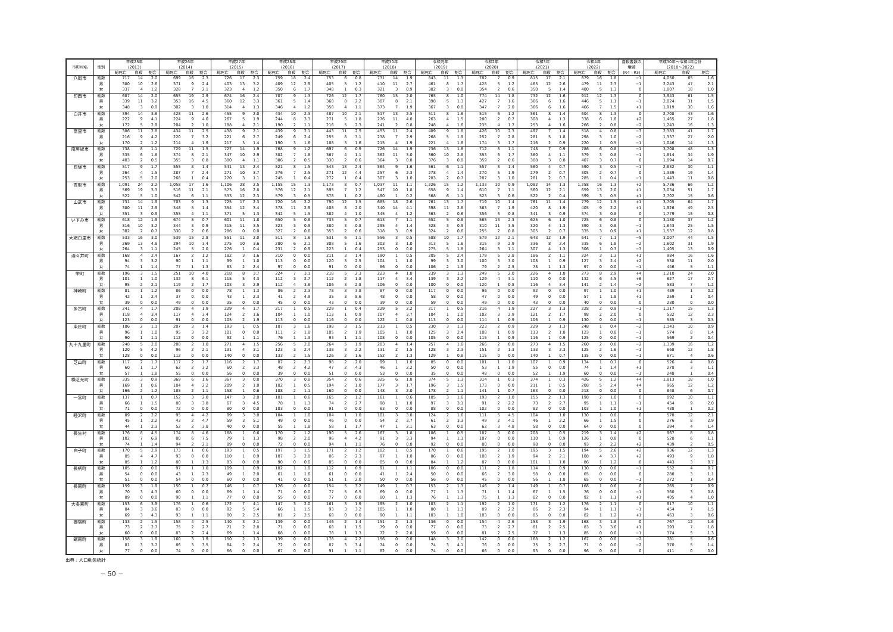| 市町村名 | 性別 | 平成25年 (2013) | | | 平成26年 (2014) | | | 平成27年 (2015) | | | 平成28年 (2016) | | | 平成29年 (2017) | | | 平成30年 (2018) | | | 令和元年 (2019) | | | 令和2年 (2020) | | | 令和3年 (2021) | | | 令和4年 (2022) | | | 自殺者数の 増減 | 平成30年～令和4年合計 (2018～2022) | | |
| --- | --- | --- | --- | --- | --- | --- | --- | --- | --- | --- | --- | --- | --- | --- | --- | --- | --- | --- | --- | --- | --- | --- | --- | --- | --- | --- | --- | --- | --- | --- | --- | --- | --- | --- | --- |
| | | 総死亡 | 自殺 | 割合 | 総死亡 | 自殺 | 割合 | 総死亡 | 自殺 | 割合 | 総死亡 | 自殺 | 割合 | 総死亡 | 自殺 | 割合 | 総死亡 | 自殺 | 割合 | 総死亡 | 自殺 | 割合 | 総死亡 | 自殺 | 割合 | 総死亡 | 自殺 | 割合 | 総死亡 | 自殺 | 割合 | (R4 - R3) | 総死亡 | 自殺 | 割合 |
| 八街市 | 総数 | 717 | 14 | 2.0 | 699 | 16 | 2.3 | 726 | 17 | 2.3 | 759 | 18 | 2.4 | 753 | 6 | 0.8 | 731 | 14 | 1.9 | 843 | 11 | 1.3 | 782 | 7 | 0.9 | 815 | 17 | 2.1 | 879 | 16 | 1.8 | −1 | 4,050 | 65 | 1.6 |
| | 男 | 380 | 10 | 2.6 | 371 | 9 | 2.4 | 403 | 13 | 3.2 | 409 | 12 | 2.9 | 405 | 5 | 1.2 | 410 | 11 | 2.7 | 461 | 8 | 1.7 | 428 | 5 | 1.2 | 465 | 12 | 2.6 | 479 | 11 | 2.3 | −1 | 2,243 | 47 | 2.1 |
| | 女 | 337 | 4 | 1.2 | 328 | 7 | 2.1 | 323 | 4 | 1.2 | 350 | 6 | 1.7 | 348 | 1 | 0.3 | 321 | 3 | 0.9 | 382 | 3 | 0.8 | 354 | 2 | 0.6 | 350 | 5 | 1.4 | 400 | 5 | 1.3 | 0 | 1,807 | 18 | 1.0 |
| 印西市 | 総数 | 687 | 14 | 2.0 | 655 | 19 | 2.9 | 674 | 16 | 2.4 | 707 | 9 | 1.3 | 726 | 12 | 1.7 | 760 | 15 | 2.0 | 765 | 8 | 1.0 | 774 | 14 | 1.8 | 732 | 12 | 1.6 | 912 | 12 | 1.3 | 0 | 3,943 | 61 | 1.5 |
| | 男 | 339 | 11 | 3.2 | 353 | 16 | 4.5 | 360 | 12 | 3.3 | 361 | 5 | 1.4 | 368 | 8 | 2.2 | 387 | 8 | 2.1 | 398 | 5 | 1.3 | 427 | 7 | 1.6 | 366 | 6 | 1.6 | 446 | 5 | 1.1 | −1 | 2,024 | 31 | 1.5 |
| | 女 | 348 | 3 | 0.9 | 302 | 3 | 1.0 | 314 | 4 | 1.3 | 346 | 4 | 1.2 | 358 | 4 | 1.1 | 373 | 7 | 1.9 | 367 | 3 | 0.8 | 347 | 7 | 2.0 | 366 | 6 | 1.6 | 466 | 7 | 1.5 | +1 | 1,919 | 30 | 1.6 |
| 白井市 | 総数 | 394 | 14 | 3.6 | 428 | 11 | 2.6 | 455 | 9 | 2.0 | 434 | 10 | 2.3 | 487 | 10 | 2.1 | 517 | 13 | 2.5 | 511 | 8 | 1.6 | 515 | 6 | 1.2 | 561 | 8 | 1.4 | 604 | 8 | 1.3 | 0 | 2,708 | 43 | 1.6 |
| | 男 | 222 | 9 | 4.1 | 224 | 9 | 4.0 | 267 | 5 | 1.9 | 244 | 8 | 3.3 | 271 | 5 | 1.8 | 276 | 11 | 4.0 | 263 | 4 | 1.5 | 280 | 2 | 0.7 | 308 | 4 | 1.3 | 338 | 6 | 1.8 | +2 | 1,465 | 27 | 1.8 |
| | 女 | 172 | 5 | 2.9 | 204 | 2 | 1.0 | 188 | 4 | 2.1 | 190 | 2 | 1.1 | 216 | 5 | 2.3 | 241 | 2 | 0.8 | 248 | 4 | 1.6 | 235 | 4 | 1.7 | 253 | 4 | 1.6 | 266 | 2 | 0.8 | −2 | 1,243 | 16 | 1.3 |
| 富里市 | 総数 | 386 | 11 | 2.8 | 434 | 11 | 2.5 | 438 | 9 | 2.1 | 439 | 9 | 2.1 | 443 | 11 | 2.5 | 453 | 11 | 2.4 | 489 | 9 | 1.8 | 426 | 10 | 2.3 | 497 | 7 | 1.4 | 518 | 4 | 0.8 | −3 | 2,383 | 41 | 1.7 |
| | 男 | 216 | 9 | 4.2 | 220 | 7 | 3.2 | 221 | 6 | 2.7 | 249 | 6 | 2.4 | 255 | 8 | 3.1 | 238 | 7 | 2.9 | 268 | 5 | 1.9 | 252 | 7 | 2.8 | 281 | 5 | 1.8 | 298 | 3 | 1.0 | −2 | 1,337 | 27 | 2.0 |
| | 女 | 170 | 2 | 1.2 | 214 | 4 | 1.9 | 217 | 3 | 1.4 | 190 | 3 | 1.6 | 188 | 3 | 1.6 | 215 | 4 | 1.9 | 221 | 4 | 1.8 | 174 | 3 | 1.7 | 216 | 2 | 0.9 | 220 | 1 | 0.5 | −1 | 1,046 | 14 | 1.3 |
| 南房総市 | 総数 | 738 | 8 | 1.1 | 729 | 11 | 1.5 | 727 | 14 | 1.9 | 768 | 9 | 1.2 | 697 | 6 | 0.9 | 726 | 14 | 1.9 | 736 | 13 | 1.8 | 712 | 8 | 1.1 | 748 | 7 | 0.9 | 786 | 6 | 0.8 | −1 | 3,708 | 48 | 1.3 |
| | 男 | 335 | 6 | 1.8 | 374 | 8 | 2.1 | 347 | 10 | 2.9 | 382 | 7 | 1.8 | 367 | 4 | 1.1 | 362 | 11 | 3.0 | 360 | 10 | 2.8 | 353 | 6 | 1.7 | 360 | 4 | 1.1 | 379 | 3 | 0.8 | −1 | 1,814 | 34 | 1.9 |
| | 女 | 403 | 2 | 0.5 | 355 | 3 | 0.8 | 380 | 4 | 1.1 | 386 | 2 | 0.5 | 330 | 2 | 0.6 | 364 | 3 | 0.8 | 376 | 3 | 0.8 | 359 | 2 | 0.6 | 388 | 3 | 0.8 | 407 | 3 | 0.7 | 0 | 1,894 | 14 | 0.7 |
| 匝瑳市 | 総数 | 517 | 9 | 1.7 | 555 | 8 | 1.4 | 541 | 13 | 2.4 | 521 | 8 | 1.5 | 543 | 13 | 2.4 | 564 | 9 | 1.6 | 561 | 6 | 1.1 | 557 | 8 | 1.4 | 560 | 4 | 0.7 | 590 | 3 | 0.5 | −1 | 2,832 | 30 | 1.1 |
| | 男 | 264 | 4 | 1.5 | 287 | 7 | 2.4 | 271 | 10 | 3.7 | 276 | 7 | 2.5 | 271 | 12 | 4.4 | 257 | 6 | 2.3 | 278 | 4 | 1.4 | 270 | 5 | 1.9 | 279 | 2 | 0.7 | 305 | 2 | 0.7 | 0 | 1,389 | 19 | 1.4 |
| | 女 | 253 | 5 | 2.0 | 268 | 1 | 0.4 | 270 | 3 | 1.1 | 245 | 1 | 0.4 | 272 | 1 | 0.4 | 307 | 3 | 1.0 | 283 | 2 | 0.7 | 287 | 3 | 1.0 | 281 | 2 | 0.7 | 285 | 1 | 0.4 | −1 | 1,443 | 11 | 0.8 |
| 香取市 | 総数 | 1,091 | 24 | 2.2 | 1,058 | 17 | 1.6 | 1,106 | 28 | 2.5 | 1,155 | 15 | 1.3 | 1,173 | 8 | 0.7 | 1,037 | 11 | 1.1 | 1,226 | 15 | 1.2 | 1,133 | 10 | 0.9 | 1,082 | 14 | 1.3 | 1,258 | 16 | 1.3 | +2 | 5,736 | 66 | 1.2 |
| | 男 | 569 | 19 | 3.3 | 516 | 11 | 2.1 | 573 | 16 | 2.8 | 576 | 12 | 2.1 | 595 | 7 | 1.2 | 547 | 10 | 1.8 | 658 | 9 | 1.4 | 610 | 7 | 1.1 | 560 | 12 | 2.1 | 659 | 13 | 2.0 | +1 | 3,034 | 51 | 1.7 |
| | 女 | 522 | 5 | 1.0 | 542 | 6 | 1.1 | 533 | 12 | 2.3 | 579 | 3 | 0.5 | 578 | 1 | 0.2 | 490 | 1 | 0.2 | 568 | 6 | 1.1 | 523 | 3 | 0.6 | 522 | 2 | 0.4 | 599 | 3 | 0.5 | +1 | 2,702 | 15 | 0.6 |
| 山武市 | 総数 | 731 | 14 | 1.9 | 703 | 9 | 1.3 | 725 | 17 | 2.3 | 720 | 16 | 2.2 | 790 | 12 | 1.5 | 685 | 18 | 2.6 | 761 | 13 | 1.7 | 719 | 10 | 1.4 | 761 | 11 | 1.4 | 779 | 12 | 1.5 | +1 | 3,705 | 64 | 1.7 |
| | 男 | 380 | 11 | 2.9 | 348 | 5 | 1.4 | 354 | 12 | 3.4 | 378 | 11 | 2.9 | 408 | 8 | 2.0 | 340 | 14 | 4.1 | 398 | 11 | 2.8 | 363 | 7 | 1.9 | 420 | 8 | 1.9 | 405 | 9 | 2.2 | +1 | 1,926 | 49 | 2.5 |
| | 女 | 351 | 3 | 0.9 | 355 | 4 | 1.1 | 371 | 5 | 1.3 | 342 | 5 | 1.5 | 382 | 4 | 1.0 | 345 | 4 | 1.2 | 363 | 2 | 0.6 | 356 | 3 | 0.8 | 341 | 3 | 0.9 | 374 | 3 | 0.8 | 0 | 1,779 | 15 | 0.8 |
| いすみ市 | 総数 | 618 | 12 | 1.9 | 674 | 5 | 0.7 | 601 | 11 | 1.8 | 650 | 5 | 0.8 | 733 | 5 | 0.7 | 613 | 7 | 1.1 | 652 | 5 | 0.8 | 565 | 13 | 2.3 | 625 | 6 | 1.0 | 725 | 6 | 0.8 | 0 | 3,180 | 37 | 1.2 |
| | 男 | 316 | 10 | 3.2 | 344 | 3 | 0.9 | 315 | 11 | 3.5 | 323 | 3 | 0.9 | 380 | 3 | 0.8 | 295 | 4 | 1.4 | 328 | 3 | 0.9 | 310 | 11 | 3.5 | 320 | 4 | 1.3 | 390 | 3 | 0.8 | −1 | 1,643 | 25 | 1.5 |
| | 女 | 302 | 2 | 0.7 | 330 | 2 | 0.6 | 286 | 0 | 0.0 | 327 | 2 | 0.6 | 353 | 2 | 0.6 | 318 | 3 | 0.9 | 324 | 2 | 0.6 | 255 | 2 | 0.8 | 305 | 2 | 0.7 | 335 | 3 | 0.9 | +1 | 1,537 | 12 | 0.8 |
| 大網白里市 | 総数 | 533 | 16 | 3.0 | 539 | 15 | 2.8 | 551 | 11 | 2.0 | 511 | 8 | 1.6 | 531 | 6 | 1.1 | 556 | 3 | 0.5 | 588 | 10 | 1.7 | 579 | 12 | 2.1 | 643 | 12 | 1.9 | 641 | 7 | 1.1 | −5 | 3,007 | 44 | 1.5 |
| | 男 | 269 | 13 | 4.8 | 294 | 10 | 3.4 | 275 | 10 | 3.6 | 280 | 6 | 2.1 | 308 | 5 | 1.6 | 303 | 3 | 1.0 | 313 | 5 | 1.6 | 315 | 9 | 2.9 | 336 | 8 | 2.4 | 335 | 6 | 1.8 | −2 | 1,602 | 31 | 1.9 |
| | 女 | 264 | 3 | 1.1 | 245 | 5 | 2.0 | 276 | 1 | 0.4 | 231 | 2 | 0.9 | 223 | 1 | 0.4 | 253 | 0 | 0.0 | 275 | 5 | 1.8 | 264 | 3 | 1.1 | 307 | 4 | 1.3 | 306 | 1 | 0.3 | −3 | 1,405 | 13 | 0.9 |
| 酒々井町 | 総数 | 168 | 4 | 2.4 | 167 | 2 | 1.2 | 182 | 3 | 1.6 | 210 | 0 | 0.0 | 211 | 3 | 1.4 | 190 | 1 | 0.5 | 205 | 5 | 2.4 | 179 | 5 | 2.8 | 186 | 2 | 1.1 | 224 | 3 | 1.3 | +1 | 984 | 16 | 1.6 |
| | 男 | 94 | 3 | 3.2 | 90 | 1 | 1.1 | 99 | 1 | 1.0 | 113 | 0 | 0.0 | 120 | 3 | 2.5 | 104 | 1 | 1.0 | 99 | 3 | 3.0 | 100 | 3 | 3.0 | 108 | 1 | 0.9 | 127 | 3 | 2.4 | +2 | 538 | 11 | 2.0 |
| | 女 | 74 | 1 | 1.4 | 77 | 1 | 1.3 | 83 | 2 | 2.4 | 97 | 0 | 0.0 | 91 | 0 | 0.0 | 86 | 0 | 0.0 | 106 | 2 | 1.9 | 79 | 2 | 2.5 | 78 | 1 | 1.3 | 97 | 0 | 0.0 | −1 | 446 | 5 | 1.1 |
| 栄町 | 総数 | 196 | 3 | 1.5 | 251 | 10 | 4.0 | 218 | 8 | 3.7 | 224 | 7 | 3.1 | 218 | 5 | 2.3 | 223 | 4 | 1.8 | 239 | 3 | 1.3 | 249 | 5 | 2.0 | 226 | 4 | 1.8 | 273 | 8 | 2.9 | +4 | 1,210 | 24 | 2.0 |
| | 男 | 101 | 1 | 1.0 | 132 | 8 | 6.1 | 115 | 5 | 4.3 | 112 | 3 | 2.7 | 112 | 2 | 1.8 | 117 | 4 | 3.4 | 139 | 3 | 2.2 | 129 | 4 | 3.1 | 110 | 0 | 0.0 | 132 | 6 | 4.5 | +6 | 627 | 17 | 2.7 |
| | 女 | 95 | 2 | 2.1 | 119 | 2 | 1.7 | 103 | 3 | 2.9 | 112 | 4 | 3.6 | 106 | 3 | 2.8 | 106 | 0 | 0.0 | 100 | 0 | 0.0 | 120 | 1 | 0.8 | 116 | 4 | 3.4 | 141 | 2 | 1.4 | −2 | 583 | 7 | 1.2 |
| 神崎町 | 総数 | 81 | 1 | 1.2 | 86 | 0 | 0.0 | 78 | 1 | 1.3 | 86 | 2 | 2.3 | 78 | 3 | 3.8 | 87 | 0 | 0.0 | 117 | 0 | 0.0 | 96 | 0 | 0.0 | 92 | 0 | 0.0 | 97 | 1 | 1.0 | +1 | 489 | 1 | 0.2 |
| | 男 | 42 | 1 | 2.4 | 37 | 0 | 0.0 | 43 | 1 | 2.3 | 41 | 2 | 4.9 | 35 | 3 | 8.6 | 48 | 0 | 0.0 | 58 | 0 | 0.0 | 47 | 0 | 0.0 | 49 | 0 | 0.0 | 57 | 1 | 1.8 | +1 | 259 | 1 | 0.4 |
| | 女 | 39 | 0 | 0.0 | 49 | 0 | 0.0 | 35 | 0 | 0.0 | 45 | 0 | 0.0 | 43 | 0 | 0.0 | 39 | 0 | 0.0 | 59 | 0 | 0.0 | 49 | 0 | 0.0 | 43 | 0 | 0.0 | 40 | 0 | 0.0 | 0 | 230 | 0 | 0.0 |
| 多古町 | 総数 | 241 | 4 | 1.7 | 208 | 4 | 1.9 | 229 | 4 | 1.7 | 217 | 1 | 0.5 | 229 | 1 | 0.4 | 229 | 5 | 2.2 | 217 | 1 | 0.5 | 216 | 4 | 1.9 | 227 | 3 | 1.3 | 228 | 2 | 0.9 | −1 | 1,117 | 15 | 1.3 |
| | 男 | 118 | 4 | 3.4 | 117 | 4 | 3.4 | 124 | 2 | 1.6 | 104 | 1 | 1.0 | 113 | 1 | 0.9 | 107 | 4 | 3.7 | 104 | 1 | 1.0 | 102 | 3 | 2.9 | 121 | 2 | 1.7 | 98 | 2 | 2.0 | 0 | 532 | 12 | 2.3 |
| | 女 | 123 | 0 | 0.0 | 91 | 0 | 0.0 | 105 | 2 | 1.9 | 113 | 0 | 0.0 | 116 | 0 | 0.0 | 122 | 1 | 0.8 | 113 | 0 | 0.0 | 114 | 1 | 0.9 | 106 | 1 | 0.9 | 130 | 0 | 0.0 | −1 | 585 | 3 | 0.5 |
| 東庄町 | 総数 | 186 | 2 | 1.1 | 207 | 3 | 1.4 | 193 | 1 | 0.5 | 187 | 3 | 1.6 | 198 | 3 | 1.5 | 213 | 1 | 0.5 | 230 | 3 | 1.3 | 223 | 2 | 0.9 | 229 | 3 | 1.3 | 248 | 1 | 0.4 | −2 | 1,143 | 10 | 0.9 |
| | 男 | 96 | 1 | 1.0 | 95 | 3 | 3.2 | 101 | 0 | 0.0 | 111 | 2 | 1.8 | 105 | 2 | 1.9 | 105 | 1 | 1.0 | 125 | 3 | 2.4 | 108 | 1 | 0.9 | 113 | 2 | 1.8 | 123 | 1 | 0.8 | −1 | 574 | 8 | 1.4 |
| | 女 | 90 | 1 | 1.1 | 112 | 0 | 0.0 | 92 | 1 | 1.1 | 76 | 1 | 1.3 | 93 | 1 | 1.1 | 108 | 0 | 0.0 | 105 | 0 | 0.0 | 115 | 1 | 0.9 | 116 | 1 | 0.9 | 125 | 0 | 0.0 | −1 | 569 | 2 | 0.4 |
| 九十九里町 | 総数 | 248 | 5 | 2.0 | 208 | 2 | 1.0 | 271 | 4 | 1.5 | 256 | 5 | 2.0 | 264 | 5 | 1.9 | 283 | 4 | 1.4 | 257 | 4 | 1.6 | 266 | 2 | 0.8 | 273 | 4 | 1.5 | 260 | 2 | 0.8 | −2 | 1,339 | 16 | 1.2 |
| | 男 | 120 | 5 | 4.2 | 96 | 2 | 2.1 | 131 | 4 | 3.1 | 123 | 3 | 2.4 | 138 | 3 | 2.2 | 131 | 2 | 1.5 | 128 | 3 | 2.3 | 151 | 2 | 1.3 | 133 | 3 | 2.3 | 125 | 2 | 1.6 | −1 | 668 | 12 | 1.8 |
| | 女 | 128 | 0 | 0.0 | 112 | 0 | 0.0 | 140 | 0 | 0.0 | 133 | 2 | 1.5 | 126 | 2 | 1.6 | 152 | 2 | 1.3 | 129 | 1 | 0.8 | 115 | 0 | 0.0 | 140 | 1 | 0.7 | 135 | 0 | 0.0 | −1 | 671 | 4 | 0.6 |
| 芝山町 | 総数 | 117 | 2 | 1.7 | 117 | 2 | 1.7 | 116 | 2 | 1.7 | 87 | 2 | 2.3 | 98 | 2 | 2.0 | 99 | 1 | 1.0 | 85 | 0 | 0.0 | 101 | 1 | 1.0 | 107 | 1 | 0.9 | 134 | 1 | 0.7 | 0 | 526 | 4 | 0.8 |
| | 男 | 60 | 1 | 1.7 | 62 | 2 | 3.2 | 60 | 2 | 3.3 | 48 | 2 | 4.2 | 47 | 2 | 4.3 | 46 | 1 | 2.2 | 50 | 0 | 0.0 | 53 | 1 | 1.9 | 55 | 0 | 0.0 | 74 | 1 | 1.4 | +1 | 278 | 3 | 1.1 |
| | 女 | 57 | 1 | 1.8 | 55 | 0 | 0.0 | 56 | 0 | 0.0 | 39 | 0 | 0.0 | 51 | 0 | 0.0 | 53 | 0 | 0.0 | 35 | 0 | 0.0 | 48 | 0 | 0.0 | 52 | 1 | 1.9 | 60 | 0 | 0.0 | −1 | 248 | 1 | 0.4 |
| 横芝光町 | 総数 | 335 | 3 | 0.9 | 369 | 6 | 1.6 | 367 | 3 | 0.8 | 370 | 3 | 0.8 | 354 | 2 | 0.6 | 325 | 6 | 1.8 | 374 | 5 | 1.3 | 314 | 1 | 0.3 | 374 | 1 | 0.3 | 426 | 5 | 1.2 | +4 | 1,813 | 18 | 1.0 |
| | 男 | 169 | 1 | 0.6 | 184 | 4 | 2.2 | 209 | 2 | 1.0 | 182 | 1 | 0.5 | 194 | 2 | 1.0 | 177 | 3 | 1.7 | 196 | 3 | 1.5 | 173 | 0 | 0.0 | 211 | 1 | 0.5 | 208 | 5 | 2.4 | +4 | 965 | 12 | 1.2 |
| | 女 | 166 | 2 | 1.2 | 185 | 2 | 1.1 | 158 | 1 | 0.6 | 188 | 2 | 1.1 | 160 | 0 | 0.0 | 148 | 3 | 2.0 | 178 | 2 | 1.1 | 141 | 1 | 0.7 | 163 | 0 | 0.0 | 218 | 0 | 0.0 | 0 | 848 | 6 | 0.7 |
| 一宮町 | 総数 | 137 | 1 | 0.7 | 152 | 3 | 2.0 | 147 | 3 | 2.0 | 181 | 1 | 0.6 | 165 | 2 | 1.2 | 161 | 1 | 0.6 | 185 | 3 | 1.6 | 193 | 2 | 1.0 | 155 | 2 | 1.3 | 198 | 2 | 1.0 | 0 | 892 | 10 | 1.1 |
| | 男 | 66 | 1 | 1.5 | 80 | 3 | 3.8 | 67 | 3 | 4.5 | 78 | 1 | 1.3 | 74 | 2 | 2.7 | 98 | 1 | 1.0 | 97 | 3 | 3.1 | 91 | 2 | 2.2 | 73 | 2 | 2.7 | 95 | 1 | 1.1 | −1 | 454 | 9 | 2.0 |
| | 女 | 71 | 0 | 0.0 | 72 | 0 | 0.0 | 80 | 0 | 0.0 | 103 | 0 | 0.0 | 91 | 0 | 0.0 | 63 | 0 | 0.0 | 88 | 0 | 0.0 | 102 | 0 | 0.0 | 82 | 0 | 0.0 | 103 | 1 | 1.0 | +1 | 438 | 1 | 0.2 |
| 睦沢町 | 総数 | 89 | 2 | 2.2 | 95 | 4 | 4.2 | 99 | 3 | 3.0 | 104 | 1 | 1.0 | 104 | 1 | 1.0 | 101 | 3 | 3.0 | 124 | 2 | 1.6 | 111 | 5 | 4.5 | 104 | 1 | 1.0 | 130 | 1 | 0.8 | 0 | 570 | 12 | 2.1 |
| | 男 | 45 | 1 | 2.2 | 43 | 2 | 4.7 | 59 | 3 | 5.1 | 49 | 0 | 0.0 | 46 | 0 | 0.0 | 54 | 2 | 3.7 | 61 | 2 | 3.3 | 49 | 2 | 4.1 | 46 | 1 | 2.2 | 66 | 1 | 1.5 | 0 | 276 | 8 | 2.9 |
| | 女 | 44 | 1 | 2.3 | 52 | 2 | 3.8 | 40 | 0 | 0.0 | 55 | 1 | 1.8 | 58 | 1 | 1.7 | 47 | 1 | 2.1 | 63 | 0 | 0.0 | 62 | 3 | 4.8 | 58 | 0 | 0.0 | 64 | 0 | 0.0 | 0 | 294 | 4 | 1.4 |
| 長生村 | 総数 | 176 | 8 | 4.5 | 174 | 8 | 4.6 | 168 | 1 | 0.6 | 170 | 2 | 1.2 | 190 | 5 | 2.6 | 167 | 3 | 1.8 | 186 | 1 | 0.5 | 187 | 0 | 0.0 | 208 | 1 | 0.5 | 219 | 3 | 1.4 | +2 | 967 | 8 | 0.8 |
| | 男 | 102 | 7 | 6.9 | 80 | 6 | 7.5 | 79 | 1 | 1.3 | 98 | 2 | 2.0 | 96 | 4 | 4.2 | 91 | 3 | 3.3 | 94 | 1 | 1.1 | 107 | 0 | 0.0 | 110 | 1 | 0.9 | 126 | 1 | 0.8 | 0 | 528 | 6 | 1.1 |
| | 女 | 74 | 1 | 1.4 | 94 | 2 | 2.1 | 89 | 0 | 0.0 | 72 | 0 | 0.0 | 94 | 1 | 1.1 | 76 | 0 | 0.0 | 92 | 0 | 0.0 | 80 | 0 | 0.0 | 98 | 0 | 0.0 | 93 | 2 | 2.2 | +2 | 439 | 2 | 0.5 |
| 白子町 | 総数 | 170 | 5 | 2.9 | 173 | 1 | 0.6 | 193 | 1 | 0.5 | 197 | 3 | 1.5 | 171 | 2 | 1.2 | 182 | 1 | 0.5 | 170 | 1 | 0.6 | 195 | 2 | 1.0 | 195 | 3 | 1.5 | 194 | 5 | 2.6 | +2 | 936 | 12 | 1.3 |
| | 男 | 85 | 4 | 4.7 | 93 | 0 | 0.0 | 110 | 1 | 0.9 | 107 | 3 | 2.8 | 86 | 2 | 2.3 | 97 | 1 | 1.0 | 86 | 0 | 0.0 | 108 | 2 | 1.9 | 94 | 2 | 2.1 | 108 | 4 | 3.7 | +2 | 493 | 9 | 1.8 |
| | 女 | 85 | 1 | 1.2 | 80 | 1 | 1.3 | 83 | 0 | 0.0 | 90 | 0 | 0.0 | 85 | 0 | 0.0 | 85 | 0 | 0.0 | 84 | 1 | 1.2 | 87 | 0 | 0.0 | 101 | 1 | 1.0 | 86 | 1 | 1.2 | 0 | 443 | 3 | 0.7 |
| 長柄町 | 総数 | 105 | 0 | 0.0 | 97 | 1 | 1.0 | 109 | 1 | 0.9 | 102 | 1 | 1.0 | 112 | 1 | 0.9 | 91 | 1 | 1.1 | 106 | 0 | 0.0 | 111 | 2 | 1.8 | 114 | 1 | 0.9 | 130 | 0 | 0.0 | −1 | 552 | 4 | 0.7 |
| | 男 | 54 | 0 | 0.0 | 43 | 1 | 2.3 | 49 | 1 | 2.0 | 61 | 1 | 1.6 | 61 | 0 | 0.0 | 41 | 1 | 2.4 | 50 | 0 | 0.0 | 66 | 2 | 3.0 | 58 | 0 | 0.0 | 65 | 0 | 0.0 | 0 | 280 | 3 | 1.1 |
| | 女 | 51 | 0 | 0.0 | 54 | 0 | 0.0 | 60 | 0 | 0.0 | 41 | 0 | 0.0 | 51 | 1 | 2.0 | 50 | 0 | 0.0 | 56 | 0 | 0.0 | 45 | 0 | 0.0 | 56 | 1 | 1.8 | 65 | 0 | 0.0 | −1 | 272 | 1 | 0.4 |
| 長南町 | 総数 | 159 | 3 | 1.9 | 150 | 1 | 0.7 | 146 | 1 | 0.7 | 126 | 0 | 0.0 | 154 | 5 | 3.2 | 149 | 1 | 0.7 | 153 | 2 | 1.3 | 146 | 2 | 1.4 | 149 | 1 | 0.7 | 168 | 1 | 0.6 | 0 | 765 | 7 | 0.9 |
| | 男 | 70 | 3 | 4.3 | 60 | 0 | 0.0 | 69 | 1 | 1.4 | 71 | 0 | 0.0 | 77 | 5 | 6.5 | 69 | 0 | 0.0 | 77 | 1 | 1.3 | 71 | 1 | 1.4 | 67 | 1 | 1.5 | 76 | 0 | 0.0 | −1 | 360 | 3 | 0.8 |
| | 女 | 89 | 0 | 0.0 | 90 | 1 | 1.1 | 77 | 0 | 0.0 | 55 | 0 | 0.0 | 77 | 0 | 0.0 | 80 | 1 | 1.3 | 76 | 1 | 1.3 | 75 | 1 | 1.3 | 82 | 0 | 0.0 | 92 | 1 | 1.1 | +1 | 405 | 4 | 1.0 |
| 大多喜町 | 総数 | 153 | 6 | 3.9 | 176 | 1 | 0.6 | 172 | 7 | 4.1 | 147 | 3 | 2.0 | 161 | 3 | 1.9 | 195 | 2 | 1.0 | 183 | 2 | 1.1 | 192 | 2 | 1.0 | 171 | 2 | 1.2 | 176 | 2 | 1.1 | 0 | 917 | 10 | 1.1 |
| | 男 | 84 | 3 | 3.6 | 83 | 0 | 0.0 | 92 | 5 | 5.4 | 66 | 1 | 1.5 | 93 | 3 | 3.2 | 105 | 1 | 1.0 | 80 | 1 | 1.3 | 89 | 2 | 2.2 | 86 | 2 | 2.3 | 94 | 1 | 1.1 | −1 | 454 | 7 | 1.5 |
| | 女 | 69 | 3 | 4.3 | 93 | 1 | 1.1 | 80 | 2 | 2.5 | 81 | 2 | 2.5 | 68 | 0 | 0.0 | 90 | 1 | 1.1 | 103 | 1 | 1.0 | 103 | 0 | 0.0 | 85 | 0 | 0.0 | 82 | 1 | 1.2 | +1 | 463 | 3 | 0.6 |
| 御宿町 | 総数 | 133 | 2 | 1.5 | 158 | 4 | 2.5 | 140 | 3 | 2.1 | 139 | 0 | 0.0 | 146 | 2 | 1.4 | 151 | 2 | 1.3 | 136 | 0 | 0.0 | 154 | 4 | 2.6 | 158 | 3 | 1.9 | 168 | 3 | 1.8 | 0 | 767 | 12 | 1.6 |
| | 男 | 73 | 2 | 2.7 | 75 | 2 | 2.7 | 71 | 2 | 2.8 | 71 | 0 | 0.0 | 68 | 1 | 1.5 | 79 | 0 | 0.0 | 77 | 0 | 0.0 | 73 | 2 | 2.7 | 81 | 2 | 2.5 | 83 | 3 | 3.6 | +1 | 393 | 7 | 1.8 |
| | 女 | 60 | 0 | 0.0 | 83 | 2 | 2.4 | 69 | 1 | 1.4 | 68 | 0 | 0.0 | 78 | 1 | 1.3 | 72 | 2 | 2.8 | 59 | 0 | 0.0 | 81 | 2 | 2.5 | 77 | 1 | 1.3 | 85 | 0 | 0.0 | −1 | 374 | 5 | 1.3 |
| 鋸南町 | 総数 | 158 | 3 | 1.9 | 160 | 3 | 1.9 | 150 | 2 | 1.3 | 139 | 0 | 0.0 | 178 | 4 | 2.2 | 156 | 0 | 0.0 | 148 | 3 | 2.0 | 142 | 0 | 0.0 | 168 | 2 | 1.2 | 167 | 0 | 0.0 | −2 | 781 | 5 | 0.6 |
| | 男 | 81 | 3 | 3.7 | 86 | 3 | 3.5 | 84 | 2 | 2.4 | 72 | 0 | 0.0 | 87 | 3 | 3.4 | 74 | 0 | 0.0 | 74 | 3 | 4.1 | 76 | 0 | 0.0 | 75 | 2 | 2.7 | 71 | 0 | 0.0 | −2 | 370 | 5 | 1.4 |
| | 女 | 77 | 0 | 0.0 | 74 | 0 | 0.0 | 66 | 0 | 0.0 | 67 | 0 | 0.0 | 91 | 1 | 1.1 | 82 | 0 | 0.0 | 74 | 0 | 0.0 | 66 | 0 | 0.0 | 93 | 0 | 0.0 | 96 | 0 | 0.0 | 0 | 411 | 0 | 0.0 |
出典：人口動態統計
− 50 −